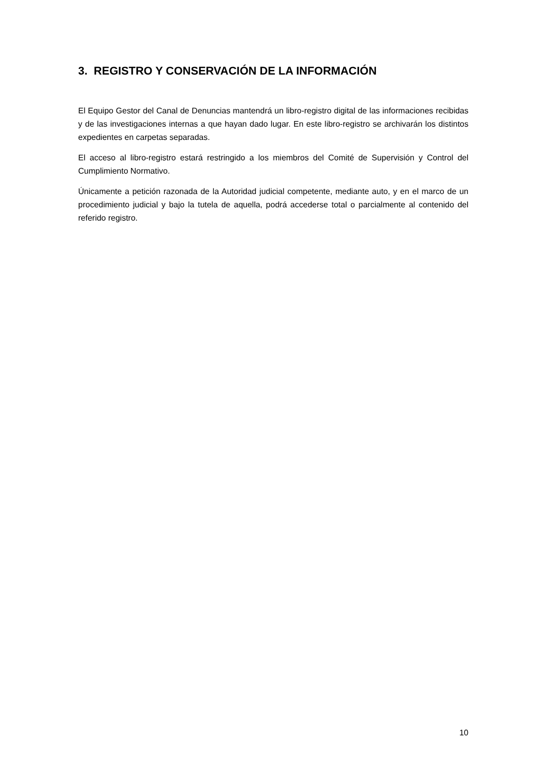3. REGISTRO Y CONSERVACIÓN DE LA INFORMACIÓN
El Equipo Gestor del Canal de Denuncias mantendrá un libro-registro digital de las informaciones recibidas y de las investigaciones internas a que hayan dado lugar. En este libro-registro se archivarán los distintos expedientes en carpetas separadas.
El acceso al libro-registro estará restringido a los miembros del Comité de Supervisión y Control del Cumplimiento Normativo.
Únicamente a petición razonada de la Autoridad judicial competente, mediante auto, y en el marco de un procedimiento judicial y bajo la tutela de aquella, podrá accederse total o parcialmente al contenido del referido registro.
10